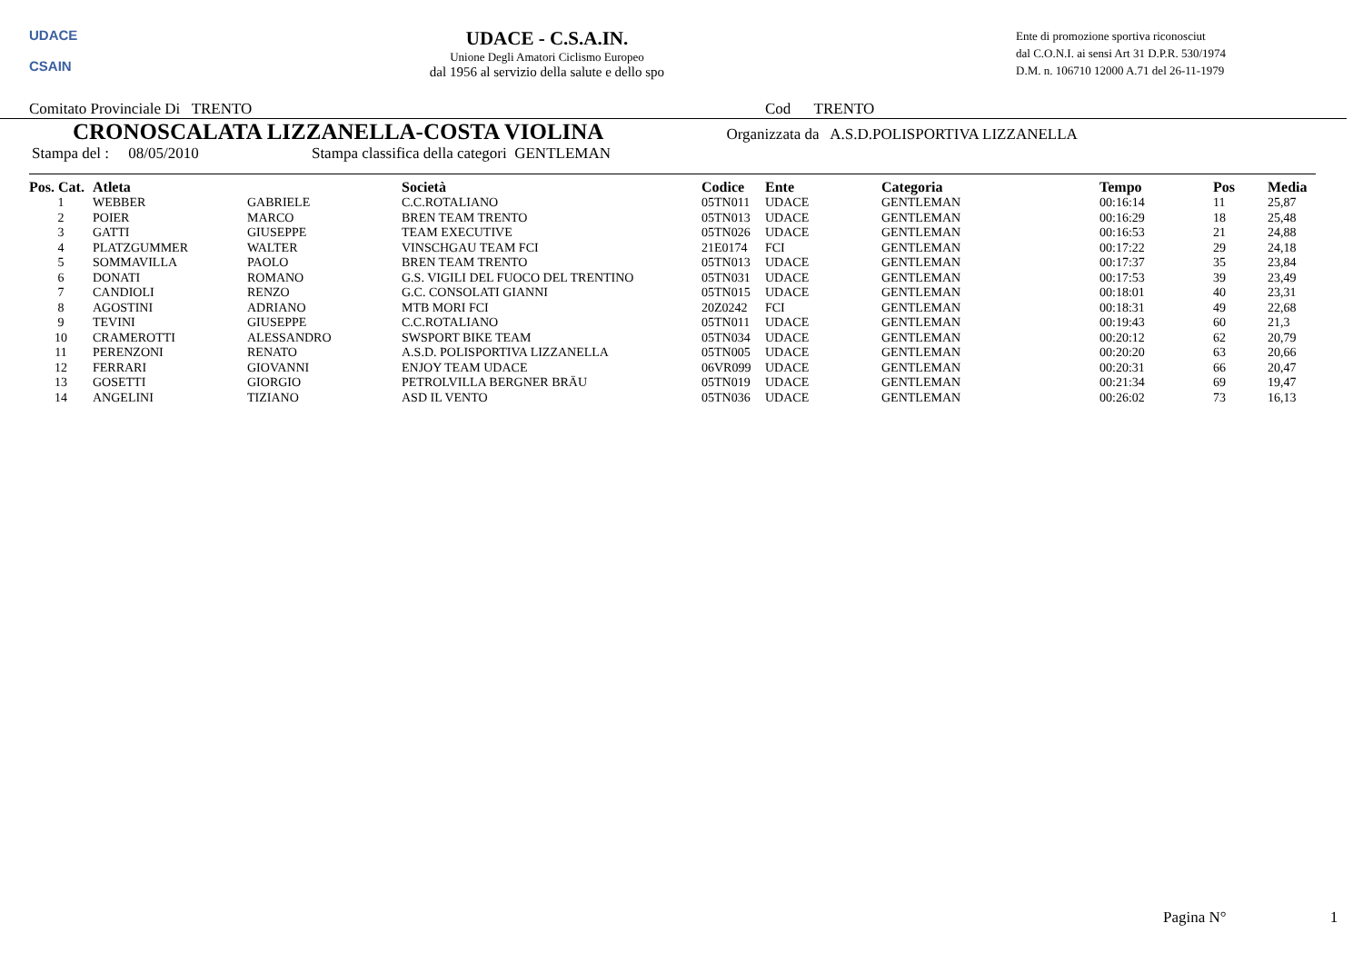UDACE
CSAIN
UDACE - C.S.A.IN.
Unione Degli Amatori Ciclismo Europeo
dal 1956 al servizio della salute e dello spo
Ente di promozione sportiva riconosciut
dal C.O.N.I. ai sensi Art 31 D.P.R. 530/1974
D.M. n. 106710 12000 A.71 del 26-11-1979
Comitato Provinciale Di TRENTO Cod TRENTO
CRONOSCALATA LIZZANELLA-COSTA VIOLINA
Organizzata da A.S.D.POLISPORTIVA LIZZANELLA
Stampa del : 08/05/2010 Stampa classifica della categori GENTLEMAN
| Pos. Cat. | Atleta | | Società | Codice | Ente | Categoria | Tempo | Pos | Media |
| --- | --- | --- | --- | --- | --- | --- | --- | --- | --- |
| 1 | WEBBER | GABRIELE | C.C.ROTALIANO | 05TN011 | UDACE | GENTLEMAN | 00:16:14 | 11 | 25,87 |
| 2 | POIER | MARCO | BREN TEAM TRENTO | 05TN013 | UDACE | GENTLEMAN | 00:16:29 | 18 | 25,48 |
| 3 | GATTI | GIUSEPPE | TEAM EXECUTIVE | 05TN026 | UDACE | GENTLEMAN | 00:16:53 | 21 | 24,88 |
| 4 | PLATZGUMMER | WALTER | VINSCHGAU TEAM FCI | 21E0174 | FCI | GENTLEMAN | 00:17:22 | 29 | 24,18 |
| 5 | SOMMAVILLA | PAOLO | BREN TEAM TRENTO | 05TN013 | UDACE | GENTLEMAN | 00:17:37 | 35 | 23,84 |
| 6 | DONATI | ROMANO | G.S. VIGILI DEL FUOCO DEL TRENTINO | 05TN031 | UDACE | GENTLEMAN | 00:17:53 | 39 | 23,49 |
| 7 | CANDIOLI | RENZO | G.C. CONSOLATI GIANNI | 05TN015 | UDACE | GENTLEMAN | 00:18:01 | 40 | 23,31 |
| 8 | AGOSTINI | ADRIANO | MTB MORI FCI | 20Z0242 | FCI | GENTLEMAN | 00:18:31 | 49 | 22,68 |
| 9 | TEVINI | GIUSEPPE | C.C.ROTALIANO | 05TN011 | UDACE | GENTLEMAN | 00:19:43 | 60 | 21,3 |
| 10 | CRAMEROTTI | ALESSANDRO | SWSPORT BIKE TEAM | 05TN034 | UDACE | GENTLEMAN | 00:20:12 | 62 | 20,79 |
| 11 | PERENZONI | RENATO | A.S.D. POLISPORTIVA LIZZANELLA | 05TN005 | UDACE | GENTLEMAN | 00:20:20 | 63 | 20,66 |
| 12 | FERRARI | GIOVANNI | ENJOY TEAM UDACE | 06VR099 | UDACE | GENTLEMAN | 00:20:31 | 66 | 20,47 |
| 13 | GOSETTI | GIORGIO | PETROLVILLA BERGNER BRÄU | 05TN019 | UDACE | GENTLEMAN | 00:21:34 | 69 | 19,47 |
| 14 | ANGELINI | TIZIANO | ASD IL VENTO | 05TN036 | UDACE | GENTLEMAN | 00:26:02 | 73 | 16,13 |
Pagina N° 1